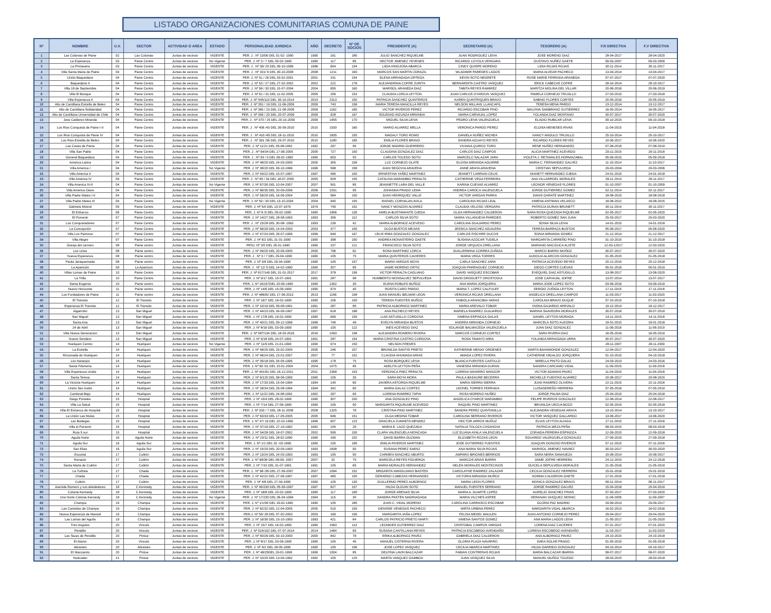LISTADO ORGANIZACIONES COMUNITARIAS COMUNA DE PAINE
| Nº | NOMBRE | U.V. | SECTOR | ACTIVIDAD O AREA | ESTADO | PERSONALIDAD JURIDICA | AÑO | DECRETO | Nº DE SOCIOS | PRESIDENTE (A) | SECRETARIO (A) | TESORERO (A) | F.R DIRECTIVA | F.V DIRECTIVA |
| --- | --- | --- | --- | --- | --- | --- | --- | --- | --- | --- | --- | --- | --- | --- |
| 1 | Las Colonias de Paine | 02 | Las Colonias | Juntas de vecinos | VIGENTE | PER. J . Nº 13/06 DEL 01-02- 1990 | 1990 | 161 | 180 | JULIO SANCHEZ RIQUELME | JUAN RODRIGUEZ LEIVA | JOSE MORENO DIAZ | 28-04-2017 | 28-04-2020 |
| 2 | La Esperanza | 03 | Paine Centro | Juntas de vecinos | No Vigente | PER. J. Nº 3 / 7 DEL 05-02-1990 | 1990 | 117 | 85 | HECTOR JIMENEZ YEVENES | RICARDO LOYOLA VERGARA | GUSTAVO NUÑEZ GAETE | 09-03-2007 | 09-03-2009 |
| 3 | La Primavera | 03 | Paine Centro | Juntas de vecinos | VIGENTE | PER. J . Nº 39/ 20 DEL 09-10-1996 | 1996 | 604 | 104 | LIDIA HINOJOSA ABARCA | CINDY QUISPE MORENO | LIDIA ROJAS ROJAS | 30-11-2014 | 30-11-2017 |
| 4 | Villa Santa Maria de Paine | 04 | Paine Centro | Juntas de vecinos | VIGENTE | PER. J . Nº 331/ 6 DEL 30-10-2008 | 2008 | 1211 | 160 | MARCOS SAN MARTIN ZDRAZIL | WLADIMIR PAREDES LAGOS | MARIA ALVEAR PACHECO | 13-04-2014 | 13-04-2017 |
| 5 | Unión Baquedano | 04 | Paine Centro | Juntas de vecinos | VIGENTE | PER. J. Nº 51 / 26 DEL 03-02-2001 | 2001 | 151 | 154 | ELENA ARRIAGADA ORTEGA | KEVIN SOTO NEGRETE | ROSE MARIE FERRADA ARANEDA | 07-07-2017 | 07-07-2020 |
| 6 | Baquedano II | 04 | Paine Centro | Juntas de vecinos | VIGENTE | PER. J. Nº 53 / 27 DEL 27-02-2002 | 2002 | 222 | 178 | ALEJANDRINA COFRE ZURITA | BERNARDITA CASTRO VASQUEZ | ERICK CABEZAS COFRE | 28-10-2014 | 28-10-2017 |
| 7 | Villa 18 de Septiembre | 04 | Paine Centro | Juntas de vecinos | VIGENTE | PER. J. Nº 58 / 30 DEL 15-07-2004 | 2004 | 655 | 160 | MARISOL ARANEDA DIAZ | TABITA REYES RAMIREZ | MARITZA MOLINA DEL VILLAR | 20-06-2016 | 20-06-2019 |
| 8 | Villa El Bosque | 04 | Paine Centro | Juntas de vecinos | VIGENTE | PER. J. Nº 61 / 31 DEL 11-02-2005 | 2005 | 206 | 153 | CLAUDIA LORCA LEYTON | JUAN CARLOS OYARZUN VASQUEZ | PAMELA CORNEJO TRUJILLO | 27-03-2015 | 27-03-2018 |
| 9 | Villa Esperanza II | 04 | Paine Centro | Juntas de vecinos | VIGENTE | PER. J. Nº 545/113 DEL 30-10-2014 | 2014 | 2313 | 150 | PATRICIA SANCHEZ QUINTEROS | KAREN QUINTRIQUEN BRAVO | SABINO FLORES CORTES | 20-05-2016 | 20-05-2019 |
| 10 | Alto de Cantillana Estrella de Belen | 04 | Paine Centro | Juntas de vecinos | VIGENTE | PER. J. Nº 351 / 16 DEL 11-06-2009 | 2009 | 743 | 158 | MARIA TERESA MANCILLA REYES | NELSON MILLAVIL LLANCAFIL | TERESA MENA PARDO | 13-12-2014 | 13-12-2017 |
| 11 | Alto de Cantillana Solidaridad | 04 | Paine Centro | Juntas de vecinos | VIGENTE | PER. J. Nº 365 / 23 DEL 21-08-2009 | 2009 | 1162 | 165 | VICTOR RIVEROS PEREZ | RICARDO ESCOBAR PINO | MALVINA SAMBRANO GUTIERREZ | 16-05-2014 | 16-05-2017 |
| 12 | Alto de Cantillana Universidad de Chile | 04 | Paine Centro | Juntas de vecinos | VIGENTE | PER. J. Nº 359 / 20 DEL 20-07-2009 | 2009 | 928 | 167 | SOLEDAD INZUNZA MIRANDA | MARIA CARVAJAL LOPEZ | YOLANDA DIAZ MONTANO | 30-07-2017 | 30-07-2020 |
| 13 | Jose Calderon Miranda | 04 | Paine Centro | Juntas de vecinos | VIGENTE | PER. J . Nº 370 / 25 DEL 20-10-2009 | 2009 | 1455 | 170 | MIGUEL SILVA LEIVA | PEDRO LEIVA VALENZUELA | ELADIO RUBILAR LEIVA | 09-10-2015 | 09-10-2018 |
| 14 | Los Rios Conquista de Paine I-II | 04 | Paine Centro | Juntas de vecinos | VIGENTE | PER. J . Nº 406 /43 DEL 30-09-2010 | 2010 | 1530 | 160 | MARIO ALVAREZ MELLA | VERONICA PARDO PEREZ | ELOISA MENESES RIVAS | 11-04-2015 | 11-04-2018 |
| 15 | Los Rios Conquista de Paine IV | 04 | Paine Centro | Juntas de vecinos | VIGENTE | PER. J . Nº 410 /45 DEL 18-11-2010 | 2010 | 1835 | 155 | MAGALY TORO ROMO | DANIELA NUÑEZ MICHEA | NANCY ANGULO TRUJILLO | 25-10-2014 | 25-10-2017 |
| 16 | Los Rios Estrella de Belen | 04 | Paine Centro | Juntas de vecinos | VIGENTE | PER. J . Nº 391 /36 DEL 29-07-2010 | 2010 | 1180 | 165 | EMILIA FLORES BRAVO | SANDRA AGUAYO REYES | RICARDO FLORES REYES | 10-06-2017 | 10-06-2020 |
| 17 | Las Casas de Paine | 04 | Paine Centro | Juntas de vecinos | VIGENTE | PER. J. Nº 11/21 DEL 05-08-1992 | 1992 | 267 | 95 | JORGE MADRID GUERRERO | VIVIANA QUIROZ TORO | RENE NUÑEZ HERNANDEZ | 07-08-2016 | 07-08-2019 |
| 18 | Villa San Pablo | 04 | Paine Centro | Juntas de vecinos | VIGENTE | PER. J . Nº 64/34 DEL 17-06-2005 | 2005 | 727 | 150 | CLAUDINA GONZALEZ DIAZ | CARLOS DIAZ CAMPOS | ALICIA MARTINEZ ACEVEDO | 29-11-2015 | 29-11-2018 |
| 19 | General Baquedano | 04 | Paine Centro | Juntas de vecinos | VIGENTE | PER. J . Nº 93 / 0 DEL 06-02-1990 | 1990 | 653 | 55 | CARLOS TOLEDO SOTO | MARCELO SALAZAR JARA | VIOLETA J. RETAMALES HORMAZABAL | 05-09-2015 | 05-09-2018 |
| 20 | America Latina | 04 | Paine Centro | Juntas de vecinos | VIGENTE | PER. J. Nº 48/25 DEL 24-03-2000 | 2000 | 305 | 156 | LUZ CORNEJO OLATE | ELOISA MIRANDA AGUIRRE | MARIA C. FERNANDEZ GALVEZ | 11-10-2014 | 11-10-2017 |
| 21 | Villa America I | 04 | Paine Centro | Juntas de vecinos | No Vigente | PER. J. Nº 38/20 DEL 09-10-1996 | 1996 | 598 | 158 | JUAN SEGOVIA ARAVENA | ANNE ARAYA ARAVENA | CRISTIAN SEPULVEDA | 29-03-2004 | 29-03-2006 |
| 22 | Villa America II | 04 | Paine Centro | Juntas de vecinos | VIGENTE | PER. J. Nº 43/22 DEL 15-07-1997 | 1997 | 495 | 100 | ERNESTINA YAÑEZ MARTINEZ | JEANETT LARRAIN CELIS | DIANETT HERNANDEZ OJEDA | 24-01-2015 | 24-01-2018 |
| 23 | Villa America IV | 04 | Paine Centro | Juntas de vecinos | VIGENTE | PER. J . Nº 65 / 34 DEL 18-07-2005 | 2005 | 828 | 155 | CATALINA MARAMBIO PERALTA | CATHERINE VEGA FERREIRA | ANA VILLARROEL MORALES | 28-11-2014 | 28-11-2017 |
| 24 | Villa America IV-II | 04 | Paine Centro | Juntas de vecinos | No Vigente | PER. J. Nº 67/35 DEL 10-04-2007 | 2007 | 501 | 85 | JEANNETTE LARA DEL VALLE | KARINA CUEVAS ALVAREZ | LEONOR VENEGAS FLORES | 01-10-2007 | 01-10-2009 |
| 25 | Villa America Oasis | 04 | Paine Centro | Juntas de vecinos | VIGENTE | PER. J. Nº 66/35 DEL 20-09-2006 | 2006 | 1031 | 95 | JOHANNA PRADO LEMA | ANDREA CAROCA VALENZUELA | JORGE GUTIERREZ GOMEZ | 02-11-2014 | 02-11-2017 |
| 26 | Villa Padre Mateo I-II | 04 | Paine Centro | Juntas de vecinos | VIGENTE | PER. J. Nº 59/29 DEL 16-06-2004 | 2004 | 584 | 150 | JUAN HENRIQUEZ VALLE | VICTOR VARGAS PARRA | DANIS GARATE MARTINEZ | 18-08-2015 | 18-08-2018 |
| 27 | Villa Padre Mateo III | 04 | Paine Centro | Juntas de vecinos | No Vigente | PER. J. Nº 59 / 30 DEL 13-10-2004 | 2004 | 940 | 155 | RAFAEL CORVALAN AVILA | CAROLINA ROJAS LEAL | XIMENA ANTIMAN VELASCO | 18-08-2012 | 18-08-2015 |
| 28 | Gabriela Mistral | 05 | Paine Centro | Juntas de vecinos | VIGENTE | PER. J. Nº 5/0 DEL 13-07-1979 | 1979 | 749 | 152 | NANCY MONZON ALVAREZ | CLAUDIA VELOSO VERGARA | PATRICIA DURAN BRUNETT | 30-11-2014 | 30-11-2017 |
| 29 | El Esfuerzo | 06 | Paine Centro | Juntas de vecinos | VIGENTE | PER. J. Nº 8 /3 DEL 05-02-1990 | 1990 | 1806 | 135 | AMELIA BUSTAMANTE OJEDA | OLGA HERNANDEZ CALDERON | SARA ROSA QUEZADA RIQUELME | 02-05-2017 | 02-05-2020 |
| 30 | El Porvenir | 07 | Paine Centro | Juntas de vecinos | VIGENTE | PER. J. Nº 14/27 DEL 28-08-1993 | 1993 | 306 | 112 | CARLOS SILVA SOTO | MARIA VILLANUEVA PAREDES | ROBERTO GOMEZ SAN JUAN | 25-03-2017 | 25-03-2020 |
| 31 | Los Conquistadores | 07 | Paine Centro | Juntas de vecinos | VIGENTE | PER. J . Nº 15/28 DEL 30-08- 1993 | 1993 | 239 | 42 | MARIA ALBORNOZ ACEVEDO | CAROLINA GUAJARDO PEREZ | SONIA SILVA LEIVA | 14-01-2015 | 14-01-2018 |
| 32 | La Concepción | 07 | Paine Centro | Juntas de vecinos | VIGENTE | PER. J. Nº 56/29 DEL 14-04-2003 | 2003 | 377 | 150 | OLGA BUSTOS MEJIAS | JESSICA SANCHEZ AGUILERA | TERESA BARRAZA BUSTOS | 05-08-2017 | 05-08-2020 |
| 33 | Villa Los Paininos | 07 | Paine Centro | Juntas de vecinos | VIGENTE | PER. J. Nº 47/24 DEL 26-07-1999 | 1999 | 649 | 167 | LELIS IRMA GONZALEZ GONZALEZ | CARLOS FISCHER DUCOS | SONIA MIRANDA GOMEZ | 21-12-2014 | 21-12-2017 |
| 34 | Villa Alegre | 07 | Paine Centro | Juntas de vecinos | VIGENTE | PER. J. Nº 6/2 DEL 31-01-1990 | 1990 | 398 | 150 | ANDREA MONASTERIO GAETE | SUSANA AZOCAR TUDELA | MARGARITA CARREÑO PINO | 31-10-2015 | 31-10-2018 |
| 35 | Granja del carmen | 08 | Paine centro | Juntas de vecinos | VIGENTE | PRSJ. Nº 3/0 DEL 26-01-1990 | 1990 | 157 | 121 | FRANCISCO SILVA SOTO | JORGE URQUIZA ORELLANA | MARIANO MACGUCA ALISTE | 12-03-12017 | 12-03-2020 |
| 36 | Los Lirios | 08 | Paine centro | Juntas de vecinos | VIGENTE | PER. J. Nº 49/25 DEL 20-09-2000 | 2000 | 796 | 62 | ROSA MARTINEZ LORCA | GUILLERMINA CORREA ZUÑIGA | MARCO BARRO MUÑOZ | 30-07-2017 | 30-07-2020 |
| 37 | Nueva Esperanza | 08 | Paine centro | Juntas de vecinos | VIGENTE | PER. J . Nº 3 / 7 DEL 26-04-1990 | 1990 | 105 | 75 | MARIA QUINTEROS CAVIERES | MARIA VEGA TORRES | AUDOLIA ALARCON GONZALEZ | 01-05-2015 | 01-05-2018 |
| 38 | Paula Jaraquemada | 08 | Paine centro | Juntas de vecinos | VIGENTE | PER. J. Nº 3/6 DEL 26-04-1990 | 1990 | 105 | 157 | MARIA VARGAS MOYA | CARLA SANCHEZ JARA | PATRICIA ACEVEDO REYES | 20-12-2015 | 20-12-2018 |
| 39 | La Aparición | 09 | La Aparicion | Juntas de vecinos | VIGENTE | PER. J . Nº 12/ 5 DEL 14-02-1990 | 1990 | 307 | 85 | JAIME MORENO ORTIZ | JOAQUIN PARRAGUEZ CORNEJO | DIEGO CORTES CUEVAS | 05-01-2016 | 05-01-2019 |
| 40 | Villas Lomas de Paine | 10 | Paine Centro | Juntas de vecinos | VIGENTE | PER. J. Nº 617/149 DEL 31-01-2017 | 2017 | 378 | 156 | VICTOR PERALTA CAGLIANO | DAVID VASQUEZ ESCOBAR | EXEQUIEL DIAZ ASTUDILLO | 13-08-2017 | 13-08-2020 |
| 41 | La Trilla | 10 | Paine Centro | Juntas de vecinos | VIGENTE | PER. J. Nº 9/17 DEL 15-07-1991 | 1991 | 287 | 98 | HUMBERTO MONSALVEZ SEPULVEDA | DAVID DROGUETT OROSTOGUI | JOSE CARVAJAL JOFRE | 13-07-2014 | 13-07-2017 |
| 42 | Santa Eugenia | 10 | Paine centro | Juntas de vecinos | VIGENTE | PER. J. Nº 16/157DEL 20-09-1990 | 1990 | 1302 | 30 | ELENA ROBLES MUÑOZ | ANA MARIA JORQUERA | MARIA JOSE LOPEZ SOTO | 03-09-2016 | 03-09-2019 |
| 43 | Nuevo Horizonte | 11 | Paine centro | Juntas de vecinos | VIGENTE | PER. J. Nº 14/6 DEL 15-09-1990 | 1990 | 974 | 40 | ROSITA CARO PARDO | MARIA T. LOPEZ CALFULEF | SERGIO ZUÑIGA LEYTON | 17-11-2015 | 17-11-2018 |
| 44 | Los Fundadores de Paine | 11 | Paine centro | Juntas de vecinos | VIGENTE | PER. J. Nº 486/82 DEL 17-06-2013 | 2013 | 1156 | 158 | JUAN MANUEL BELMAR LEON | VERONICA ROJAS ORELLANA | ANGELICA ORELLANA CAMPOS | 11-03-2017 | 11-03-2020 |
| 45 | El Transito | 12 | El Transito | Juntas de vecinos | VIGENTE | PER. J. Nº 16/7 DEL 16-02-1990 | 1990 | 106 | 150 | TERESA FUENTES MUÑOZ | FABIOLA ARANCIBIA VARAS | CAROLINA BRAVO DUQUE | 07-10-2015 | 07-10-2018 |
| 46 | Esperanza El Transito | 12 | El Transito | Juntas de vecinos | VIGENTE | PER. J. Nº 10/19 DEL 09-08-1991 | 1991 | 287 | 85 | PATRICIA ALBORNOZ MARTINEZ | MARIA AREVALO TOBAR | YASNA GAJARDO AREVALO | 19-12-2014 | 19-12-2017 |
| 47 | Algarrobo | 13 | San Miguel | Juntas de vecinos | VIGENTE | PER. J. Nº 44/23 DEL 04-09-1997 | 1997 | 618 | 188 | ANA PACHECO REYES | MARIELA RAMIREZ GUAJARDO | MARINA SAAVEDRA MORALES | 30-07-2016 | 30-07-2019 |
| 48 | San Miguel | 13 | San Miguel | Juntas de vecinos | VIGENTE | PER. J. Nº 17/8 DEL 19-02-1990 | 1990 | 699 | 155 | LUIS ASTUDILLO CORDOVA | XIMENA ESPINOZA GALAS | DANIEL LEYTON MORAGA | 14-11-2015 | 14-11-2018 |
| 49 | Santa Ana | 13 | San Miguel | Juntas de vecinos | VIGENTE | PER. J. Nº 40/21 DEL 09-12-1996 | 1996 | 746 | 49 | EVELYN MIRANDA BUSTOS | ANDREA MIRANDA CORNEJO | MARCELA SOTO ALEGRIA | 19-01-2015 | 19-01-2018 |
| 50 | 24 de Abril | 13 | San Miguel | Juntas de vecinos | VIGENTE | PER. J. Nº 8/16 DEL 03-09-1990 | 1990 | 105 | 122 | INES ACEVEDO DIAZ | SOLANGE BALMACEDA VALENZUELA | JUAN DIAZ GONZALEZ | 11-06-2016 | 11-06-2019 |
| 51 | Villa Nueva Generacion | 13 | San Miguel | Juntas de vecinos | VIGENTE | PER. J. Nº 587/134 DEL 18-03-2016 | 2016 | 1093 | 158 | ALEJANDRA ROMERO RIVERA | MARCOS CORNEJO CORTEZ | SARA RIVERA DIAZ | 16-05-2016 | 16-05-2019 |
| 52 | Nuevo Sendero | 13 | San Miguel | Juntas de vecinos | VIGENTE | PER. J. Nº 9/18 DEL 24-07-1991 | 1991 | 287 | 154 | MARIA CRISTINA CASTRO CORDOVA | ROSA TAMAYO MIRA | YOLANDA ARRIAGADA URRA | 30-07-2017 | 30-07-2020 |
| 53 | Huelquen Centro | 14 | Huelquen | Juntas de vecinos | No Vigente | PER. J. Nº 11/9 DEL 21-01-1990 | 1990 | 974 | 150 | NELSON FREDES | | | 28-11-2007 | 28-11-2009 |
| 54 | La Estrella | 14 | Huelquen | Juntas de vecinos | VIGENTE | PER. J. Nº 48/25 DEL 25-02-2005 | 2005 | 246 | 157 | BRUNILDA SANTIS PRIETO | KATHERINE MENAY ORDENES | MARTA BAHAMONDE GONZALEZ | 12-04-2017 | 12-04-2020 |
| 55 | Rinconada de Huelquen | 14 | Huelquen | Juntas de vecinos | VIGENTE | PER. J. Nº 46/24 DEL 23-01-2007 | 2007 | 77 | 152 | CLAUDIA AHUMADA ARIAS | AMADA LOPEZ RIVERA | CATHERINE HIDALGO JORQUERA | 01-10-2015 | 04-10-2018 |
| 56 | Los Naranjos | 14 | Huelquen | Juntas de vecinos | VIGENTE | PER. J. Nº 35/18 DEL 04-05-1995 | 1995 | 178 | 75 | ROSA BORQUEZ LEIVA | BLANCA FUENTES CASTILLO | MIRELLA PINTO GALAZ | 24-03-2013 | 24-03-2016 |
| 57 | Santa Filomena | 14 | Huelquen | Juntas de vecinos | VIGENTE | PER. J. Nº 60 /31 DEL 15-01-2004 | 2004 | 1075 | 85 | ADELITA LEYTON PEÑA | VANESSA MIRANDA DURAN | SANDRA CARCAMO VIDAL | 11-09-2015 | 11-09-2018 |
| 58 | Villa Esperanza Unida | 14 | Huelquen | Juntas de vecinos | VIGENTE | PER. J. Nº 441/61 DEL 16-12-2011 | 2011 | 2358 | 153 | VERONICA PAEZ PERALTA | LORENA NAVARRO MANZOR | VICTOR ADAMAS PAVEZ | 11-04-2015 | 11-04-2018 |
| 59 | Santa Teresa | 14 | Huelquen | Juntas de vecinos | VIGENTE | PER. J. Nº 6/120 DEL 08-06-1990 | 1990 | 105 | 35 | SARA MOYA MORA | PAULA BASAURE BECERRA | MICHELLE FUENTAS ALVAREZ | 20-08-2017 | 20-08-2020 |
| 60 | La Victoria Huelquen | 14 | Huelquen | Juntas de vecinos | VIGENTE | PER. J. Nº 17/33 DEL 15-04-1994 | 1994 | 140 | 60 | JAVIERA ASTORGA RIQUELME | MARIA SIERRA SIERRA | JUAN RAMIREZ OLIVERA | 22-11-2015 | 22-11-2018 |
| 61 | Unión San Isidro | 14 | Huelquen | Juntas de vecinos | VIGENTE | PER. J. Nº 18/34 DEL 26-08-1994 | 1994 | 342 | 60 | MARIA GALAZ CORTEZ | LEONEL TORRES FERRADA | LUISASEREÑO HERRERA | 07-05-2016 | 07-05-2019 |
| 62 | Cardonal Bajo | 14 | Huelquen | Juntas de vecinos | VIGENTE | PER. J. Nº 11/22 DEL 24-08-1992 | 1992 | 267 | 65 | LORENA RAMIREZ TAPIA | ROSA MORENO NUÑEZ | JORGE PALMA DIAZ | 25-04-2015 | 25-04-2018 |
| 63 | Diego Portales | 15 | Hospital | Juntas de vecinos | VIGENTE | PER. J. Nº 10/4 DEL 28-02-1990 | 1990 | 307 | 200 | ANA GONZALEZ PINO | ANGELICA OYARCE MARAMBIO | FELIPE RIVEROS GONZALEZ | 22-08-2014 | 22-08-2017 |
| 64 | Villa La Salud | 15 | Hospital | Juntas de vecinos | VIGENTE | PER. J. Nº 7/14 DEL 27-06-1990 | 1990 | 105 | 90 | MARGARITA RIQUELME ACEVEDO | RAQUEL PINO MARTINEZ | BRUNILDA URZUA BOZO | 02-05-2015 | 02-05-2018 |
| 65 | Villa El Esfuerzo de Hospital | 15 | Hospital | Juntas de vecinos | VIGENTE | PER. J. Nº 333 / 7 DEL 28-11-2008 | 2008 | 1325 | 78 | CRISTINA PINO MARTINEZ | SANDRA PEREZ QUINTANILLA | ALEJANDRA VENEGAS ARAYA | 13-10-2014 | 13-10-2017 |
| 66 | La Unión Las Mulas | 15 | Hospital | Juntas de vecinos | VIGENTE | PER. J. Nº 63/33 DEL 17-05-2005 | 2005 | 646 | 151 | OLGA MEDINA TOBAR | CAROLINA SERRANO RIVEROS | VICTOR VASQUEZ GALLARDO | 13-06-2017 | 13-06-2020 |
| 67 | Las Bodegas | 15 | Hospital | Juntas de vecinos | VIGENTE | PER. J. Nº 37/ 19 DEL 10-10-1996 | 1996 | 607 | 123 | GRACIELA ZUMAETA MENDEZ | HECTOR ARROS MUÑUZ | ELIAS LEYTON ALIAGA | 27-11-2015 | 27-11-2018 |
| 68 | Villa el Porvenir | 15 | Hospital | Juntas de vecinos | VIGENTE | PER. J. Nº 37/19 DEL 27-10-1992 | 1992 | 105 | 26 | MARIA E. LAZO QUEZADA | NATALIA TOLOZA CASANOVA | PATRICIA MEZA PEÑA | 08-03-2015 | 08-03-2018 |
| 69 | Ruta 5 sur | 15 | Hospital | Juntas de vecinos | VIGENTE | PER. J. Nº 54/28 DEL 18-07-2002 | 2002 | 599 | 150 | CLARA VALENZUELA MONCADA | LUZ ELIANA AYALA VALENZUELA | ZORAIDA PEREIRA ESPINOZA | 12-09-2015 | 12-09-2018 |
| 70 | Aguila Norte | 16 | Aguila Norte | Juntas de vecinos | VIGENTE | PER. J. Nº 23/11 DEL 28-02-1990 | 1990 | 160 | 102 | DAVID BARRA GUZMAN | ELIZABETH ROZAS LEON | EDUARDO VALENZUELA GONZALEZ | 27-09-2015 | 27-09-2018 |
| 71 | Aguila Sur | 16 | Aguila Sur | Juntas de vecinos | VIGENTE | PER. J. Nº 1/1 DEL 02 -03-1990 | 1990 | 105 | 185 | EMILIA RIVEROS MARTINEZ | JOSE GUTIERREZ FUENTES | JOAQUIN DONOSO RIVEROS | 07-11-2015 | 07-11-2018 |
| 72 | San Elias | 16 | Aguila Sur | Juntas de vecinos | VIGENTE | PER. J. Nº 15/29 DEL 20-09-1993 | 1993 | 1838 | 90 | SUSANA PEREZ SAENZ | ANA MARIA SILVA ROJAS | MARISOL JIMENEZ NAVAEZ | 30-03-2017 | 30-03-2020 |
| 73 | Escorial | 17 | Culitrin | Juntas de vecinos | VIGENTE | PER. J. Nº 13/24 DEL 24-03-1993 | 1993 | 105 | 50 | CARMEN SANCHEZ ABURTO | AMPARO BRIONES BERRIOS | SARA NEIRA SANHUEZA | 15-08-2014 | 15-08-2017 |
| 74 | Renacer | 17 | Culitrin | Juntas de vecinos | VIGENTE | PER. J. Nº 68/36 DEL 08-09- 2007 | 2007 | 32 | 75 | MARICELA REYES FIGUEROA | MARCOS ARIAS BARRA | JAIME JOFRE HERRERA | 24-12-2015 | 24-12-2018 |
| 75 | Santa Marta de Culitrin | 17 | Culitrin | Juntas de vecinos | VIGENTE | PER. J. Nº 7/15 DEL 31-07-1991 | 1991 | 105 | 65 | MARIA MORALES HERNANDEZ | HELEN MORALES MONTECINOS | GUICELA SEPULVEDA MORALES | 21-05-2016 | 21-05-2019 |
| 76 | La Turbina | 17 | Chada | Juntas de vecinos | VIGENTE | PER. J . Nº 68 /36 DEL 27-09-2007 | 2007 | 1094 | 152 | MRGARITA MANDUJANO BASTEN | CAROLAYNE RAMIREZ ZALAZAR | CECILIA GONZALEZ HERRERA | 15-01-2016 | 15-01-2019 |
| 77 | Chada | 17 | Chada | Juntas de vecinos | VIGENTE | PER. J. Nº 42/22 DEL 27-06-1997 | 1997 | 465 | 155 | GERARDO CABEZAS HERNANDEZ | VICTORIA MIRANDA MUÑOZ | NORMA CALDERON GAETE | 17-01-2015 | 17-01-2018 |
| 78 | Culitrin | 17 | Culitrin | Juntas de vecinos | VIGENTE | PER. J. Nº 4/8 DEL 27-04-1990 | 1990 | 105 | 130 | GUILLERMO PEREZ ALBORNOZ | MARIA LEON FLORES | MONICA GONZALEZ BRAVO | 06-11-2014 | 06-11-2017 |
| 79 | Avenida Romero y sus alrededores | 18 | C.Kennedy | Juntas de vecinos | VIGENTE | PER. J. Nº 45/230 DEL 05-09-1997 | 1997 | 627 | 157 | HILDA OLGUIN SOTO | MANUEL FUENTES SERRANO | JORGE RAMIREZ GALVEZ | 15-04-2016 | 15-04-2019 |
| 80 | Colonia Kennedy | 18 | C.Kennedy | Juntas de vecinos | VIGENTE | PER. J. Nº 18/8 DEL 20-02-1990 | 1990 | 117 | 190 | JORGE ARENAS SILVA | MARIA A. DUARTE LOPEZ | AURELIO SANCHEZ FRIAS | 07-03-2017 | 07-03-2020 |
| 81 | Uno Norte Colonia Kennedy | 18 | C.Kennedy | Juntas de vecinos | No Vigente | PER. J. Nº 17/230 DEL 06-04-1994 | 1994 | 115 | 30 | SANDRA PASTEN MADRIAGADA | MARIA VILCHES ASPEE | HERANAN VASQUEZ SESNIC | 11-09-2005 | 11-09-2007 |
| 82 | Champa | 19 | Champa | Juntas de vecinos | VIGENTE | PER. J. Nº 1/1/90 DEL 16-02-1990 | 1990 | 105 | 185 | JUAN C. VIDAL MORENO | CAROLINA CARRASCO ESCOBAR | GLORIA PAZ MADRID | 29-09-2014 | 29-09-2017 |
| 83 | Las Camelias de Champa | 19 | Champa | Juntas de vecinos | VIGENTE | PER. J. Nº 62/32 DEL 12-04-2005 | 2005 | 510 | 155 | DENISSE VENEGAS PACHECO | MIRTA URBINA PEREZ | MARGARITA VIDAL ABARCA | 16-02-2013 | 16-02-2016 |
| 84 | Nueva Esperanza de Mansel | 19 | Champa | Juntas de vecinos | VIGENTE | PER.J. Nº 55/ 28 DEL 07-02-2003 | 2003 | 169 | 156 | MARGARITA JAÑA LOPEZ | FELISA MEDEL MAULEN | JUAN ANTONIO CORNEJO PEREZ | 29-04-2017 | 29-04-2020 |
| 85 | Las Lomas del Aguila | 19 | Champa | Juntas de vecinos | VIGENTE | PER. J. Nº 16/30 DEL 15-10-1993 | 1993 | 421 | 64 | CARLOS PATRICIO PRIETO MARTI | XIMENA SANTOS GOMEZ | ANA MARIA LAGOS LEIVA | 21-05-2017 | 21-05-2020 |
| 86 | Tres Angulos | 20 | Vinculo | Juntas de vecinos | VIGENTE | PER. J. Nº 15/7 DEL 16-02-1990 | 1990 | 1563 | 113 | LEONIDES GUTIERREZ DIAZ | CRISTOBAL CAMPOS VARGAS | LORENA DIAZ CACERES | 07-01-2017 | 07-01-2020 |
| 87 | Peralillo | 20 | Vinculo | Juntas de vecinos | VIGENTE | PER. J. Nº 524/102 DEL 07-07-2014 | 2014 | 1464 | 65 | SUSANA CANTILLANA REYES | PATRICIA ESCOBEDO AVENDAÑO | LORENA ESCOBEDO AVENDAÑO | 11-03-2017 | 11-03-2020 |
| 88 | Las Tazas de Peralillo | 20 | Pintue | Juntas de vecinos | VIGENTE | PER. J. Nº 50/26 DEL 03-10-2000 | 2000 | 842 | 78 | ERIKA ALBORNOZ PAVEZ | GABRIELA DIAZ CALDERON | ANA ALBORNOZ PAVEZ | 24-10-2015 | 24-10-2018 |
| 89 | El Alamo | 20 | Vinculo | Juntas de vecinos | VIGENTE | PER. J. Nº 8/17 DEL 03-09-1990 | 1990 | 105 | 45 | MANUEL CISTERNA RIVERA | GLORIA PLAZA NAVARRO | SARA SOLAR PRADO | 01-05-2015 | 01-05-2018 |
| 90 | Abrantes | 20 | Abrantes | Juntas de vecinos | VIGENTE | PER. J. Nº 4/2 DEL 28-05-1990 | 1990 | 105 | 156 | JOSE LOPEZ VASQUEZ | CECILIA ABARCA MARTINEZ | HILDA GARRIDO GONZALEZ | 04-10-2014 | 04-10-2017 |
| 91 | El Manzanito | 20 | Pintue | Juntas de vecinos | VIGENTE | PER. J. Nº 48/25DEL 29-01-1999 | 1999 | 1004 | 85 | DELFINA LAVIN BALCAZAR | FABIAN CONTRERAS ROJAS | MARIA BALCAZAR IBARRA | 08-07-2017 | 08-07-2020 |
| 92 | Huiticalan | 21 | Pintue | Juntas de vecinos | VIGENTE | PER. J. Nº 10/20 DEL 13-04-1992 | 1992 | 105 | 125 | MARTA VASQUEZ GAMBOA | JUAN VASQUEZ SILVA | MANUEL MUÑOZ TOLEDO | 28-03-2015 | 28-03-2018 |